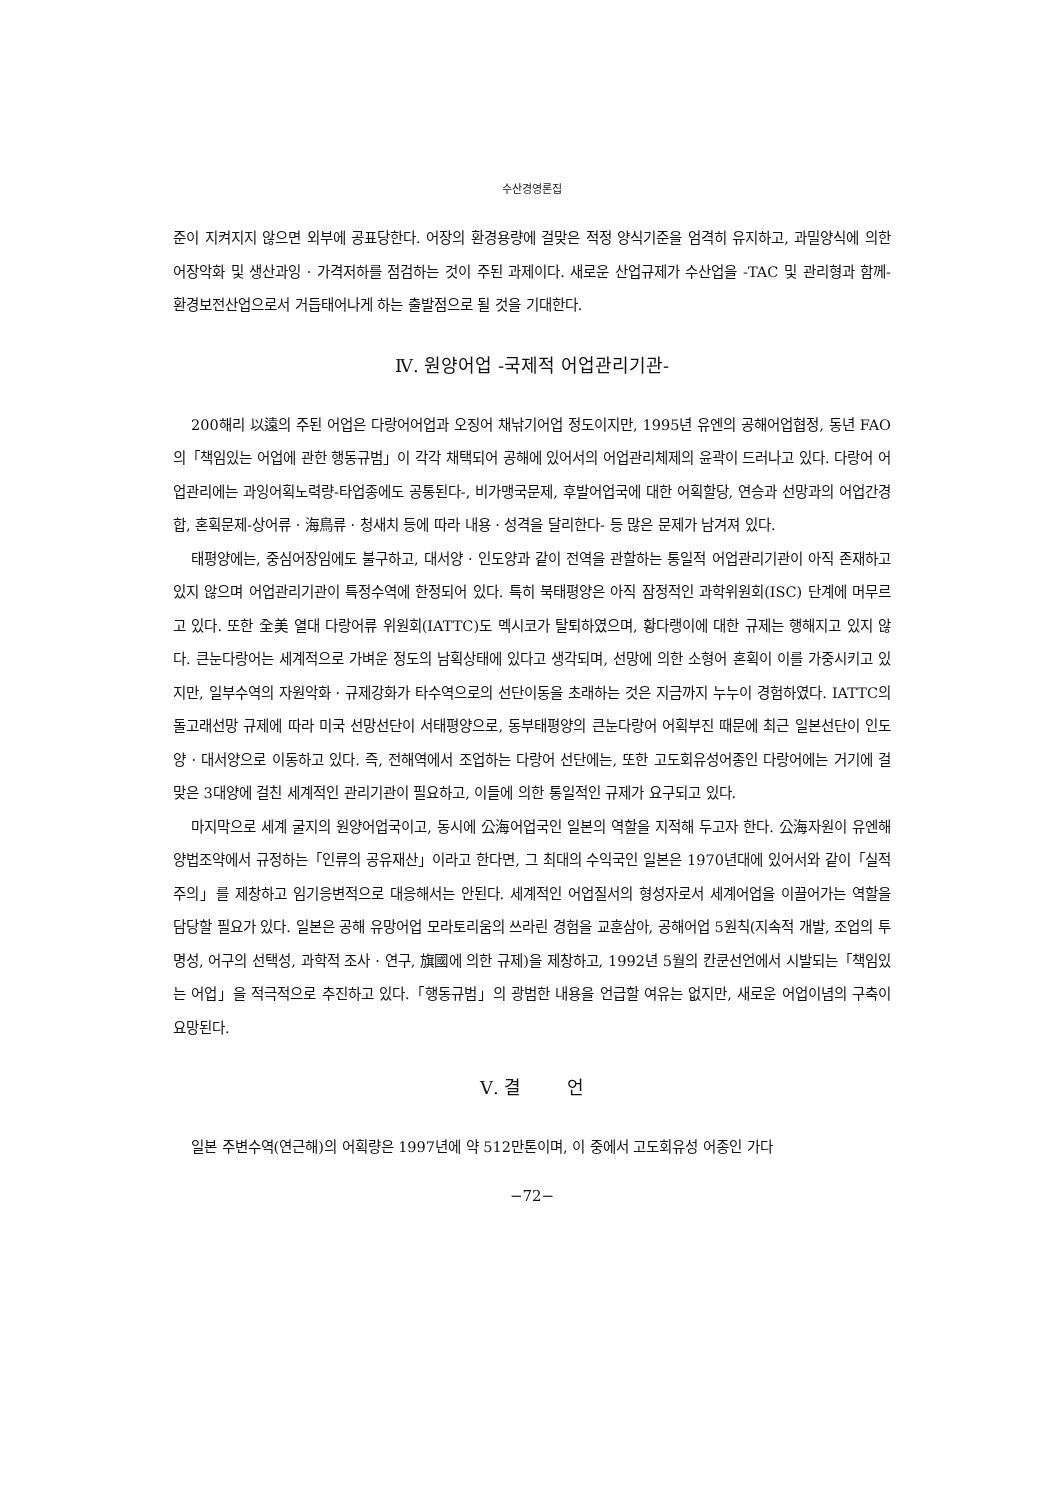수산경영론집
준이 지켜지지 않으면 외부에 공표당한다. 어장의 환경용량에 걸맞은 적정 양식기준을 엄격히 유지하고, 과밀양식에 의한 어장악화 및 생산과잉 · 가격저하를 점검하는 것이 주된 과제이다. 새로운 산업규제가 수산업을 -TAC 및 관리형과 함께- 환경보전산업으로서 거듭태어나게 하는 출발점으로 될 것을 기대한다.
Ⅳ. 원양어업 -국제적 어업관리기관-
200해리 以遠의 주된 어업은 다랑어어업과 오징어 채낚기어업 정도이지만, 1995년 유엔의 공해어업협정, 동년 FAO의「책임있는 어업에 관한 행동규범」이 각각 채택되어 공해에 있어서의 어업관리체제의 윤곽이 드러나고 있다. 다랑어 어업관리에는 과잉어획노력량-타업종에도 공통된다-, 비가맹국문제, 후발어업국에 대한 어획할당, 연승과 선망과의 어업간경합, 혼획문제-상어류 · 海鳥류 · 청새치 등에 따라 내용 · 성격을 달리한다- 등 많은 문제가 남겨져 있다.
태평양에는, 중심어장임에도 불구하고, 대서양 · 인도양과 같이 전역을 관할하는 통일적 어업관리기관이 아직 존재하고 있지 않으며 어업관리기관이 특정수역에 한정되어 있다. 특히 북태평양은 아직 잠정적인 과학위원회(ISC) 단계에 머무르고 있다. 또한 全美 열대 다랑어류 위원회(IATTC)도 멕시코가 탈퇴하였으며, 황다랭이에 대한 규제는 행해지고 있지 않다. 큰눈다랑어는 세계적으로 가벼운 정도의 남획상태에 있다고 생각되며, 선망에 의한 소형어 혼획이 이를 가중시키고 있지만, 일부수역의 자원악화 · 규제강화가 타수역으로의 선단이동을 초래하는 것은 지금까지 누누이 경험하였다. IATTC의 돌고래선망 규제에 따라 미국 선망선단이 서태평양으로, 동부태평양의 큰눈다랑어 어획부진 때문에 최근 일본선단이 인도양 · 대서양으로 이동하고 있다. 즉, 전해역에서 조업하는 다랑어 선단에는, 또한 고도회유성어종인 다랑어에는 거기에 걸맞은 3대양에 걸친 세계적인 관리기관이 필요하고, 이들에 의한 통일적인 규제가 요구되고 있다.
마지막으로 세계 굴지의 원양어업국이고, 동시에 公海어업국인 일본의 역할을 지적해 두고자 한다. 公海자원이 유엔해양법조약에서 규정하는「인류의 공유재산」이라고 한다면, 그 최대의 수익국인 일본은 1970년대에 있어서와 같이「실적주의」를 제창하고 임기응변적으로 대응해서는 안된다. 세계적인 어업질서의 형성자로서 세계어업을 이끌어가는 역할을 담당할 필요가 있다. 일본은 공해 유망어업 모라토리움의 쓰라린 경험을 교훈삼아, 공해어업 5원칙(지속적 개발, 조업의 투명성, 어구의 선택성, 과학적 조사 · 연구, 旗國에 의한 규제)을 제창하고, 1992년 5월의 칸쿤선언에서 시발되는「책임있는 어업」을 적극적으로 추진하고 있다.「행동규범」의 광범한 내용을 언급할 여유는 없지만, 새로운 어업이념의 구축이 요망된다.
Ⅴ. 결 언
일본 주변수역(연근해)의 어획량은 1997년에 약 512만톤이며, 이 중에서 고도회유성 어종인 가다
−72−